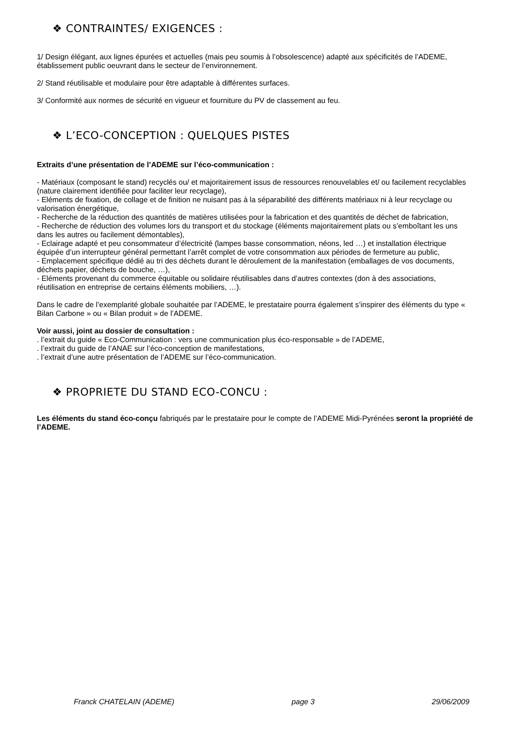❖ CONTRAINTES/ EXIGENCES :
1/ Design élégant, aux lignes épurées et actuelles (mais peu soumis à l’obsolescence) adapté aux spécificités de l’ADEME, établissement public oeuvrant dans le secteur de l’environnement.
2/ Stand réutilisable et modulaire pour être adaptable à différentes surfaces.
3/ Conformité aux normes de sécurité en vigueur et fourniture du PV de classement au feu.
❖ L’ECO-CONCEPTION : QUELQUES PISTES
Extraits d’une présentation de l’ADEME sur l’éco-communication :
- Matériaux (composant le stand) recyclés ou/ et majoritairement issus de ressources renouvelables et/ ou facilement recyclables (nature clairement identifiée pour faciliter leur recyclage),
- Eléments de fixation, de collage et de finition ne nuisant pas à la séparabilité des différents matériaux ni à leur recyclage ou valorisation énergétique,
- Recherche de la réduction des quantités de matières utilisées pour la fabrication et des quantités de déchet de fabrication,
- Recherche de réduction des volumes lors du transport et du stockage (éléments majoritairement plats ou s’emboîtant les uns dans les autres ou facilement démontables),
- Eclairage adapté et peu consommateur d’électricité (lampes basse consommation, néons, led …) et installation électrique équipée d’un interrupteur général permettant l’arrêt complet de votre consommation aux périodes de fermeture au public,
- Emplacement spécifique dédié au tri des déchets durant le déroulement de la manifestation (emballages de vos documents, déchets papier, déchets de bouche, …),
- Eléments provenant du commerce équitable ou solidaire réutilisables dans d’autres contextes (don à des associations, réutilisation en entreprise de certains éléments mobiliers, …).
Dans le cadre de l’exemplarité globale souhaitée par l’ADEME, le prestataire pourra également s’inspirer des éléments du type « Bilan Carbone » ou « Bilan produit » de l’ADEME.
Voir aussi, joint au dossier de consultation :
. l’extrait du guide « Eco-Communication : vers une communication plus éco-responsable » de l’ADEME,
. l’extrait du guide de l’ANAE sur l’éco-conception de manifestations,
. l’extrait d’une autre présentation de l’ADEME sur l’éco-communication.
❖ PROPRIETE DU STAND ECO-CONCU :
Les éléments du stand éco-conçu fabriqués par le prestataire pour le compte de l’ADEME Midi-Pyrénées seront la propriété de l’ADEME.
Franck CHATELAIN (ADEME) page 3 29/06/2009